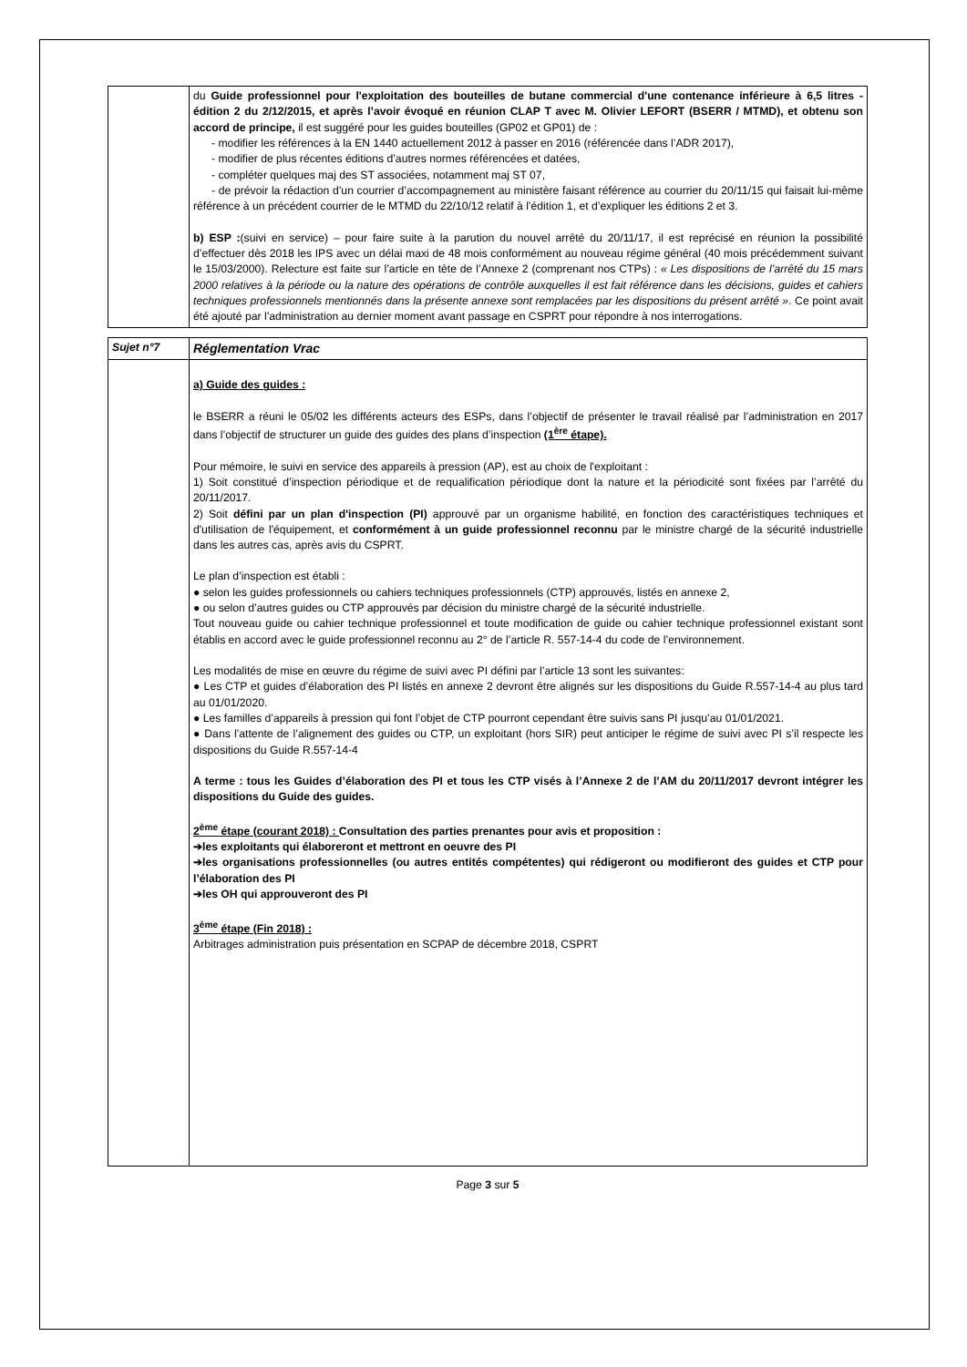| | du Guide professionnel pour l'exploitation des bouteilles de butane commercial d'une contenance inférieure à 6,5 litres - édition 2 du 2/12/2015, et après l’avoir évoqué en réunion CLAP T avec M. Olivier LEFORT (BSERR / MTMD), et obtenu son accord de principe, il est suggéré pour les guides bouteilles (GP02 et GP01) de : - modifier les références à la EN 1440 actuellement 2012 à passer en 2016 (référencée dans l’ADR 2017), - modifier de plus récentes éditions d’autres normes référencées et datées, - compléter quelques maj des ST associées, notamment maj ST 07, - de prévoir la rédaction d’un courrier d’accompagnement au ministère faisant référence au courrier du 20/11/15 qui faisait lui-même référence à un précédent courrier de le MTMD du 22/10/12 relatif à l’édition 1, et d’expliquer les éditions 2 et 3. b) ESP : (suivi en service) – pour faire suite à la parution du nouvel arrêté du 20/11/17, il est reprécisé en réunion la possibilité d’effectuer dès 2018 les IPS avec un délai maxi de 48 mois conformément au nouveau régime général (40 mois précédemment suivant le 15/03/2000). Relecture est faite sur l’article en tête de l’Annexe 2 (comprenant nos CTPs) : « Les dispositions de l’arrêté du 15 mars 2000 relatives à la période ou la nature des opérations de contrôle auxquelles il est fait référence dans les décisions, guides et cahiers techniques professionnels mentionnés dans la présente annexe sont remplacées par les dispositions du présent arrêté » . Ce point avait été ajouté par l’administration au dernier moment avant passage en CSPRT pour répondre à nos interrogations. |
| Sujet n°7 | Réglementation Vrac |
| | a) Guide des guides : le BSERR a réuni le 05/02 les différents acteurs des ESPs, dans l’objectif de présenter le travail réalisé par l’administration en 2017 dans l’objectif de structurer un guide des guides des plans d’inspection (1<sup>ère</sup> étape). Pour mémoire, le suivi en service des appareils à pression (AP), est au choix de l'exploitant : 1) Soit constitué d’inspection périodique et de requalification périodique dont la nature et la périodicité sont fixées par l’arrêté du 20/11/2017. 2) Soit défini par un plan d'inspection (PI) approuvé par un organisme habilité, en fonction des caractéristiques techniques et d'utilisation de l'équipement, et conformément à un guide professionnel reconnu par le ministre chargé de la sécurité industrielle dans les autres cas, après avis du CSPRT. Le plan d’inspection est établi : ● selon les guides professionnels ou cahiers techniques professionnels (CTP) approuvés, listés en annexe 2, ● ou selon d’autres guides ou CTP approuvés par décision du ministre chargé de la sécurité industrielle. Tout nouveau guide ou cahier technique professionnel et toute modification de guide ou cahier technique professionnel existant sont établis en accord avec le guide professionnel reconnu au 2° de l’article R. 557-14-4 du code de l’environnement. Les modalités de mise en œuvre du régime de suivi avec PI défini par l’article 13 sont les suivantes: ● Les CTP et guides d’élaboration des PI listés en annexe 2 devront être alignés sur les dispositions du Guide R.557-14-4 au plus tard au 01/01/2020. ● Les familles d’appareils à pression qui font l’objet de CTP pourront cependant être suivis sans PI jusqu’au 01/01/2021. ● Dans l’attente de l’alignement des guides ou CTP, un exploitant (hors SIR) peut anticiper le régime de suivi avec PI s’il respecte les dispositions du Guide R.557-14-4 A terme : tous les Guides d’élaboration des PI et tous les CTP visés à l’Annexe 2 de l’AM du 20/11/2017 devront intégrer les dispositions du Guide des guides. 2<sup>ème</sup> étape (courant 2018) : Consultation des parties prenantes pour avis et proposition : ➔les exploitants qui élaboreront et mettront en oeuvre des PI ➔les organisations professionnelles (ou autres entités compétentes) qui rédigeront ou modifieront des guides et CTP pour l’élaboration des PI ➔les OH qui approuveront des PI 3<sup>ème</sup> étape (Fin 2018) : Arbitrages administration puis présentation en SCPAP de décembre 2018, CSPRT |
Page 3 sur 5